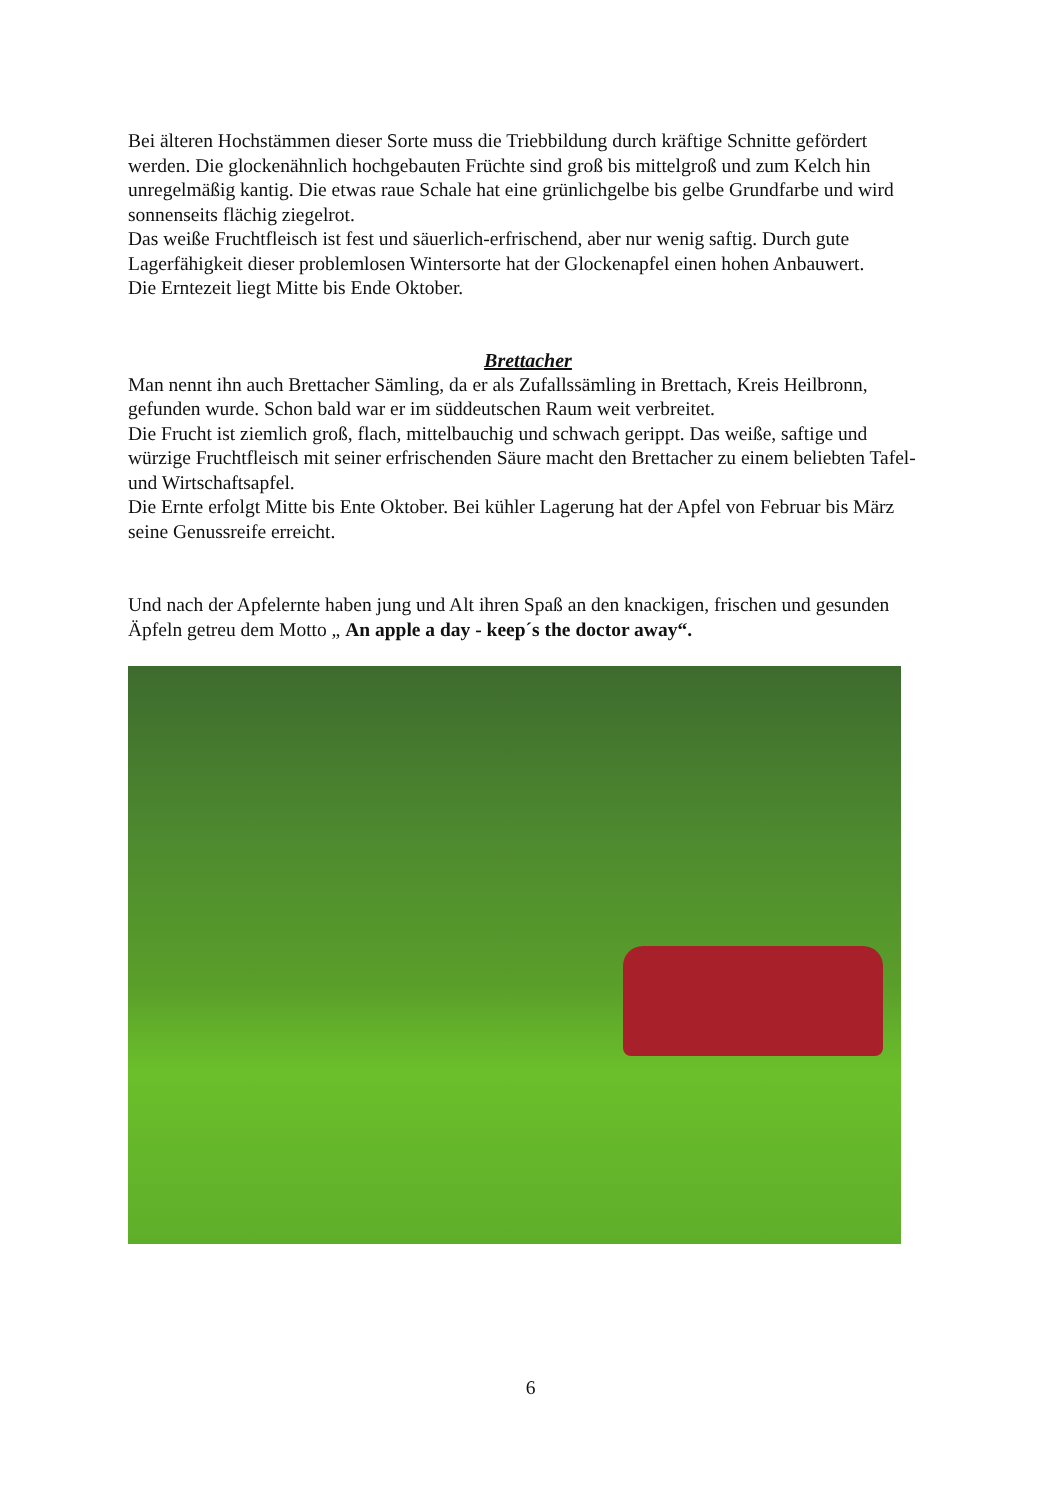Bei älteren Hochstämmen dieser Sorte muss die Triebbildung durch kräftige Schnitte gefördert werden. Die glockenähnlich hochgebauten Früchte sind groß bis mittelgroß und zum Kelch hin unregelmäßig kantig. Die etwas raue Schale hat eine grünlichgelbe bis gelbe Grundfarbe und wird sonnenseits flächig ziegelrot.
Das weiße Fruchtfleisch ist fest und säuerlich-erfrischend, aber nur wenig saftig. Durch gute Lagerfähigkeit dieser problemlosen Wintersorte hat der Glockenapfel einen hohen Anbauwert.
Die Erntezeit liegt Mitte bis Ende Oktober.
Brettacher
Man nennt ihn auch Brettacher Sämling, da er als Zufallssämling in Brettach, Kreis Heilbronn, gefunden wurde. Schon bald war er im süddeutschen Raum weit verbreitet.
Die Frucht ist ziemlich groß, flach, mittelbauchig und schwach gerippt. Das weiße, saftige und würzige Fruchtfleisch mit seiner erfrischenden Säure macht den Brettacher zu einem beliebten Tafel- und Wirtschaftsapfel.
Die Ernte erfolgt Mitte bis Ente Oktober. Bei kühler Lagerung hat der Apfel von Februar bis März seine Genussreife erreicht.
Und nach der Apfelernte haben jung und Alt ihren Spaß an den knackigen, frischen und gesunden Äpfeln getreu dem Motto „ An apple a day - keep´s the doctor away“.
6